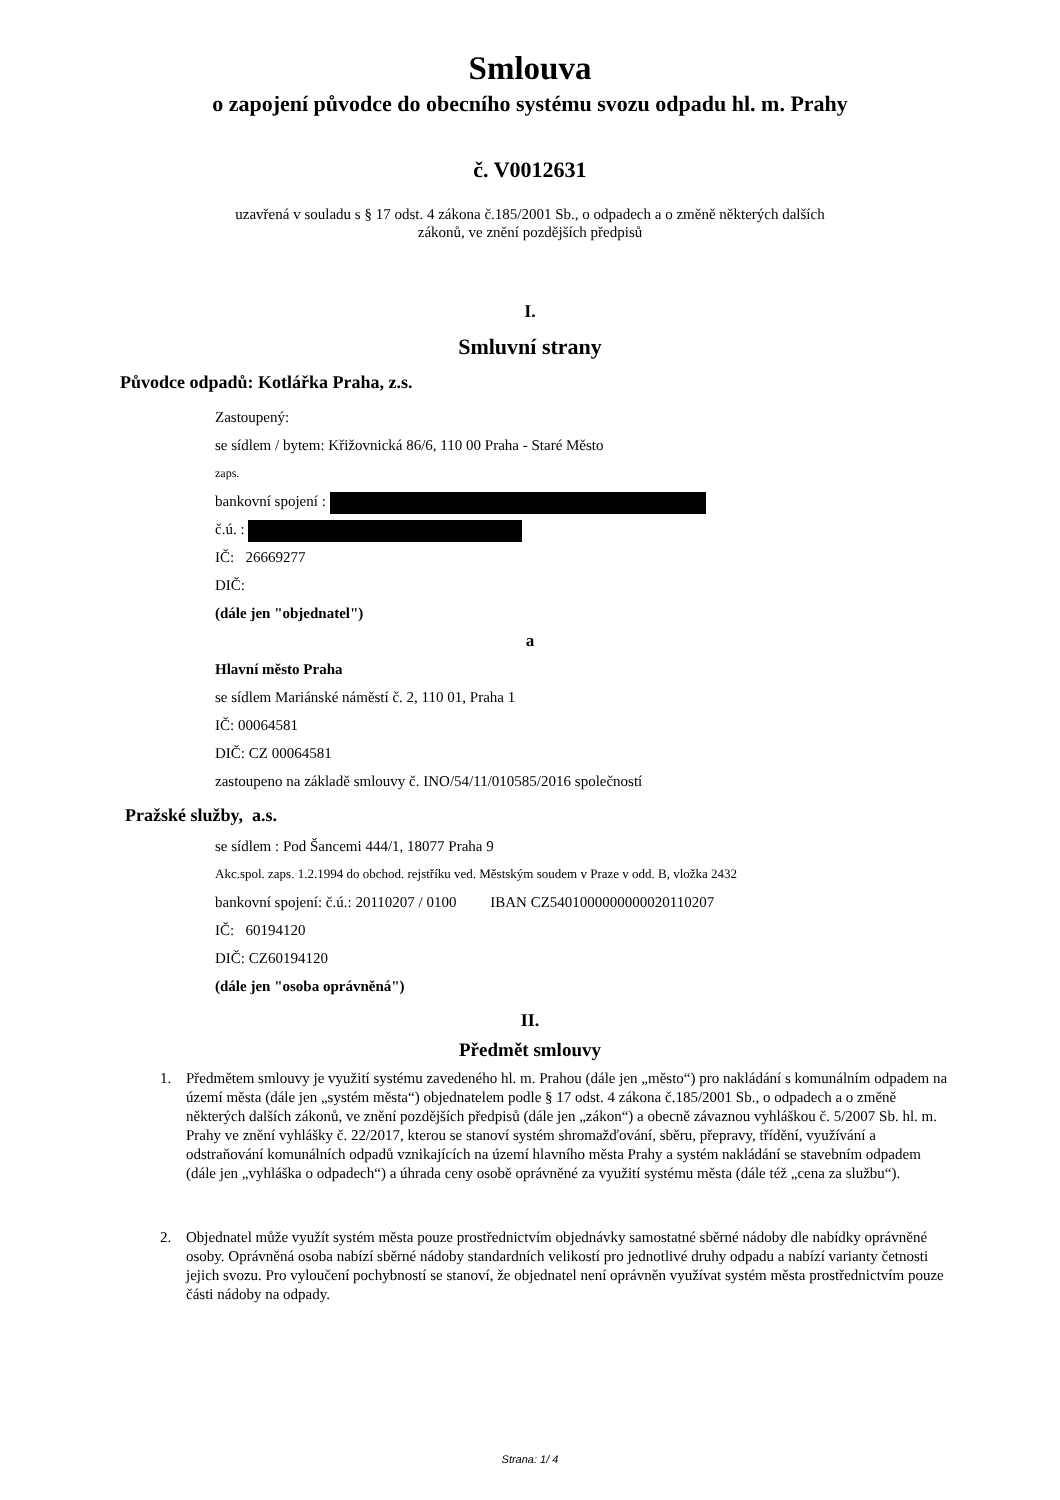Smlouva
o zapojení původce do obecního systému svozu odpadu hl. m. Prahy
č. V0012631
uzavřená v souladu s § 17 odst. 4 zákona č.185/2001 Sb., o odpadech a o změně některých dalších
zákonů, ve znění pozdějších předpisů
I.
Smluvní strany
Původce odpadů: Kotlářka Praha, z.s.
Zastoupený:
se sídlem / bytem: Křižovnická 86/6, 110 00 Praha - Staré Město
zaps.
bankovní spojení :
č.ú. :
IČ: 26669277
DIČ:
(dále jen "objednatel")
a
Hlavní město Praha
se sídlem Mariánské náměstí č. 2, 110 01, Praha 1
IČ: 00064581
DIČ: CZ 00064581
zastoupeno na základě smlouvy č. INO/54/11/010585/2016 společností
Pražské služby, a.s.
se sídlem : Pod Šancemi 444/1, 18077 Praha 9
Akc.spol. zaps. 1.2.1994 do obchod. rejstříku ved. Městským soudem v Praze v odd. B, vložka 2432
bankovní spojení: č.ú.: 20110207 / 0100 IBAN CZ5401000000000020110207
IČ: 60194120
DIČ: CZ60194120
(dále jen "osoba oprávněná")
II.
Předmět smlouvy
1. Předmětem smlouvy je využití systému zavedeného hl. m. Prahou (dále jen „město“) pro nakládání s komunálním odpadem na území města (dále jen „systém města“) objednatelem podle § 17 odst. 4 zákona č.185/2001 Sb., o odpadech a o změně některých dalších zákonů, ve znění pozdějších předpisů (dále jen „zákon“) a obecně závaznou vyhláškou č. 5/2007 Sb. hl. m. Prahy ve znění vyhlášky č. 22/2017, kterou se stanoví systém shromažďování, sběru, přepravy, třídění, využívání a odstraňování komunálních odpadů vznikajících na území hlavního města Prahy a systém nakládání se stavebním odpadem (dále jen „vyhláška o odpadech“) a úhrada ceny osobě oprávněné za využití systému města (dále též „cena za službu“).
2. Objednatel může využít systém města pouze prostřednictvím objednávky samostatné sběrné nádoby dle nabídky oprávněné osoby. Oprávněná osoba nabízí sběrné nádoby standardních velikostí pro jednotlivé druhy odpadu a nabízí varianty četnosti jejich svozu. Pro vyloučení pochybností se stanoví, že objednatel není oprávněn využívat systém města prostřednictvím pouze části nádoby na odpady.
Strana: 1/ 4